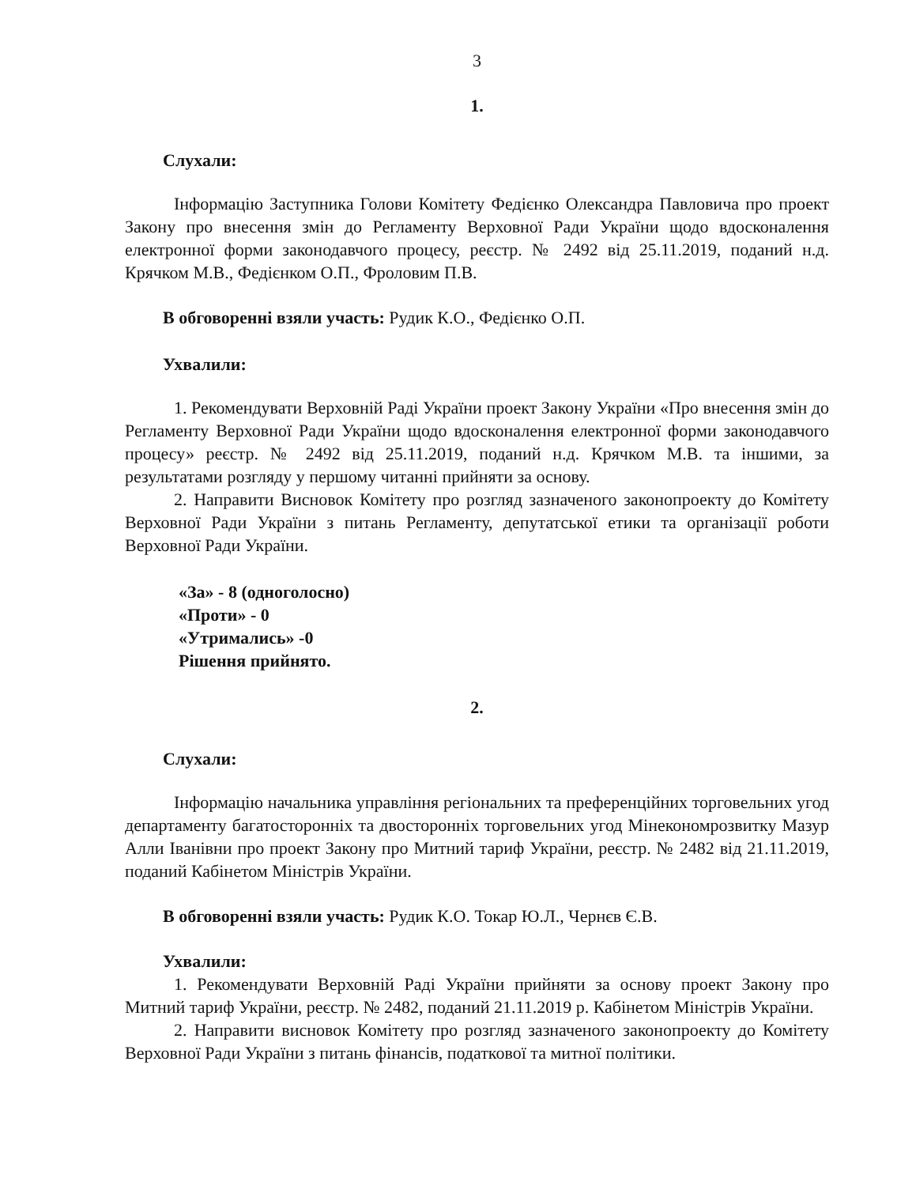3
1.
Слухали:
Інформацію Заступника Голови Комітету Федієнко Олександра Павловича про проект Закону про внесення змін до Регламенту Верховної Ради України щодо вдосконалення електронної форми законодавчого процесу, реєстр. № 2492 від 25.11.2019, поданий н.д. Крячком М.В., Федієнком О.П., Фроловим П.В.
В обговоренні взяли участь: Рудик К.О., Федієнко О.П.
Ухвалили:
1. Рекомендувати Верховній Раді України проект Закону України «Про внесення змін до Регламенту Верховної Ради України щодо вдосконалення електронної форми законодавчого процесу» реєстр. № 2492 від 25.11.2019, поданий н.д. Крячком М.В. та іншими, за результатами розгляду у першому читанні прийняти за основу.
2. Направити Висновок Комітету про розгляд зазначеного законопроекту до Комітету Верховної Ради України з питань Регламенту, депутатської етики та організації роботи Верховної Ради України.
«За» - 8 (одноголосно)
«Проти» - 0
«Утримались» -0
Рішення прийнято.
2.
Слухали:
Інформацію начальника управління регіональних та преференційних торговельних угод департаменту багатосторонніх та двосторонніх торговельних угод Мінекономрозвитку Мазур Алли Іванівни про проект Закону про Митний тариф України, реєстр. № 2482 від 21.11.2019, поданий Кабінетом Міністрів України.
В обговоренні взяли участь: Рудик К.О. Токар Ю.Л., Чернєв Є.В.
Ухвалили:
1. Рекомендувати Верховній Раді України прийняти за основу проект Закону про Митний тариф України, реєстр. № 2482, поданий 21.11.2019 р. Кабінетом Міністрів України.
2. Направити висновок Комітету про розгляд зазначеного законопроекту до Комітету Верховної Ради України з питань фінансів, податкової та митної політики.